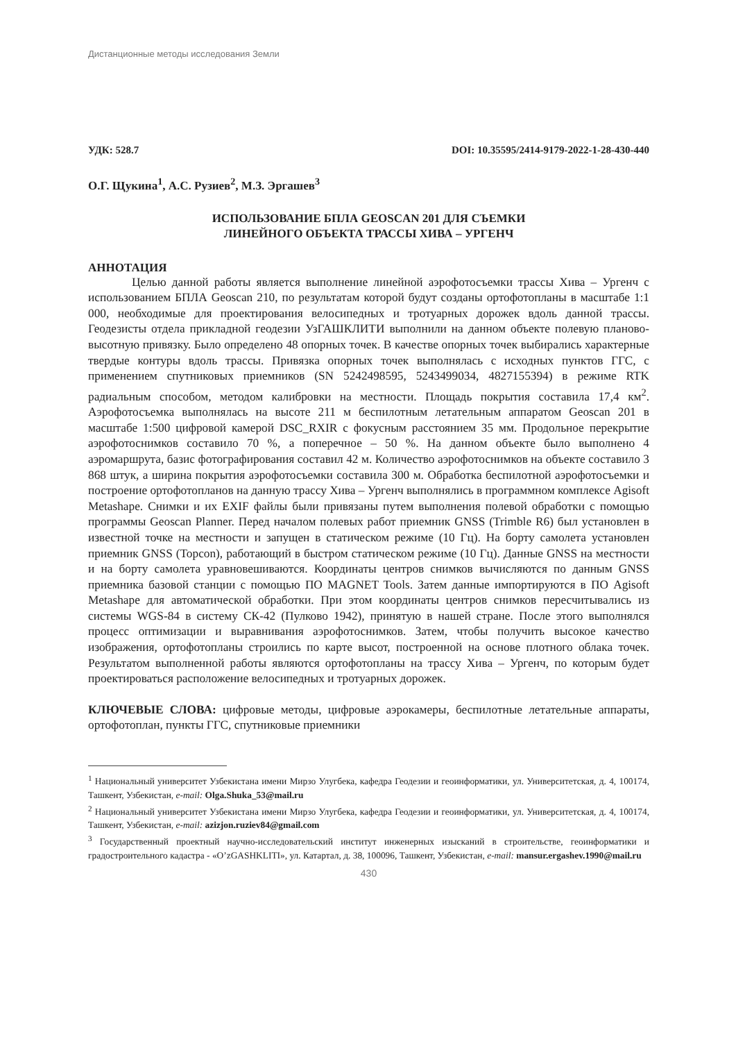Дистанционные методы исследования Земли
УДК: 528.7 DOI: 10.35595/2414-9179-2022-1-28-430-440
О.Г. Щукина<sup>1</sup>, А.С. Рузиев<sup>2</sup>, М.З. Эргашев<sup>3</sup>
ИСПОЛЬЗОВАНИЕ БПЛА GEOSCAN 201 ДЛЯ СЪЕМКИ
ЛИНЕЙНОГО ОБЪЕКТА ТРАССЫ ХИВА – УРГЕНЧ
АННОТАЦИЯ
Целью данной работы является выполнение линейной аэрофотосъемки трассы Хива – Ургенч с использованием БПЛА Geoscan 210, по результатам которой будут созданы ортофотопланы в масштабе 1:1 000, необходимые для проектирования велосипедных и тротуарных дорожек вдоль данной трассы. Геодезисты отдела прикладной геодезии УзГАШКЛИТИ выполнили на данном объекте полевую планово-высотную привязку. Было определено 48 опорных точек. В качестве опорных точек выбирались характерные твердые контуры вдоль трассы. Привязка опорных точек выполнялась с исходных пунктов ГГС, с применением спутниковых приемников (SN 5242498595, 5243499034, 4827155394) в режиме RTK радиальным способом, методом калибровки на местности. Площадь покрытия составила 17,4 км<sup>2</sup>. Аэрофотосъемка выполнялась на высоте 211 м беспилотным летательным аппаратом Geoscan 201 в масштабе 1:500 цифровой камерой DSC_RXIR с фокусным расстоянием 35 мм. Продольное перекрытие аэрофотоснимков составило 70 %, а поперечное – 50 %. На данном объекте было выполнено 4 аэромаршрута, базис фотографирования составил 42 м. Количество аэрофотоснимков на объекте составило 3 868 штук, а ширина покрытия аэрофотосъемки составила 300 м. Обработка беспилотной аэрофотосъемки и построение ортофотопланов на данную трассу Хива – Ургенч выполнялись в программном комплексе Agisoft Metashape. Снимки и их EXIF файлы были привязаны путем выполнения полевой обработки с помощью программы Geoscan Planner. Перед началом полевых работ приемник GNSS (Trimble R6) был установлен в известной точке на местности и запущен в статическом режиме (10 Гц). На борту самолета установлен приемник GNSS (Topcon), работающий в быстром статическом режиме (10 Гц). Данные GNSS на местности и на борту самолета уравновешиваются. Координаты центров снимков вычисляются по данным GNSS приемника базовой станции с помощью ПО MAGNET Tools. Затем данные импортируются в ПО Agisoft Metashape для автоматической обработки. При этом координаты центров снимков пересчитывались из системы WGS-84 в систему СК-42 (Пулково 1942), принятую в нашей стране. После этого выполнялся процесс оптимизации и выравнивания аэрофотоснимков. Затем, чтобы получить высокое качество изображения, ортофотопланы строились по карте высот, построенной на основе плотного облака точек. Результатом выполненной работы являются ортофотопланы на трассу Хива – Ургенч, по которым будет проектироваться расположение велосипедных и тротуарных дорожек.
КЛЮЧЕВЫЕ СЛОВА: цифровые методы, цифровые аэрокамеры, беспилотные летательные аппараты, ортофотоплан, пункты ГГС, спутниковые приемники
<sup>1</sup> Национальный университет Узбекистана имени Мирзо Улугбека, кафедра Геодезии и геоинформатики, ул. Университетская, д. 4, 100174, Ташкент, Узбекистан, e-mail: Olga.Shuka_53@mail.ru
<sup>2</sup> Национальный университет Узбекистана имени Мирзо Улугбека, кафедра Геодезии и геоинформатики, ул. Университетская, д. 4, 100174, Ташкент, Узбекистан, e-mail: azizjon.ruziev84@gmail.com
<sup>3</sup> Государственный проектный научно-исследовательский институт инженерных изысканий в строительстве, геоинформатики и градостроительного кадастра - «O’zGASHKLITI», ул. Катартал, д. 38, 100096, Ташкент, Узбекистан, e-mail: mansur.ergashev.1990@mail.ru
430